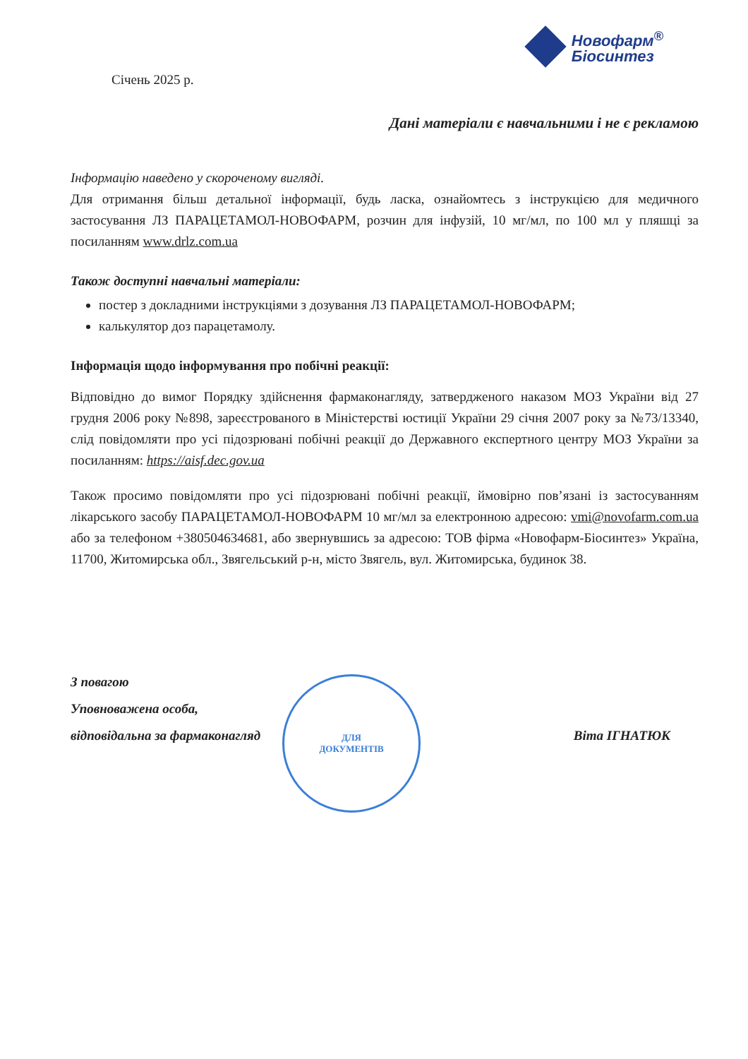Січень 2025 р.
Новофарм<sup>®</sup>
Біосинтез
Дані матеріали є навчальними і не є рекламою
Інформацію наведено у скороченому вигляді.
Для отримання більш детальної інформації, будь ласка, ознайомтесь з інструкцією для медичного застосування ЛЗ ПАРАЦЕТАМОЛ-НОВОФАРМ, розчин для інфузій, 10 мг/мл, по 100 мл у пляшці за посиланням www.drlz.com.ua
Також доступні навчальні матеріали:
постер з докладними інструкціями з дозування ЛЗ ПАРАЦЕТАМОЛ-НОВОФАРМ;
калькулятор доз парацетамолу.
Інформація щодо інформування про побічні реакції:
Відповідно до вимог Порядку здійснення фармаконагляду, затвердженого наказом МОЗ України від 27 грудня 2006 року №898, зареєстрованого в Міністерстві юстиції України 29 січня 2007 року за №73/13340, слід повідомляти про усі підозрювані побічні реакції до Державного експертного центру МОЗ України за посиланням: https://aisf.dec.gov.ua
Також просимо повідомляти про усі підозрювані побічні реакції, ймовірно пов’язані із застосуванням лікарського засобу ПАРАЦЕТАМОЛ-НОВОФАРМ 10 мг/мл за електронною адресою: vmi@novofarm.com.ua або за телефоном +380504634681, або звернувшись за адресою: ТОВ фірма «Новофарм-Біосинтез» Україна, 11700, Житомирська обл., Звягельський р-н, місто Звягель, вул. Житомирська, будинок 38.
З повагою
Уповноважена особа,
відповідальна за фармаконагляд Віта ІГНАТЮК
ДЛЯ
ДОКУМЕНТІВ